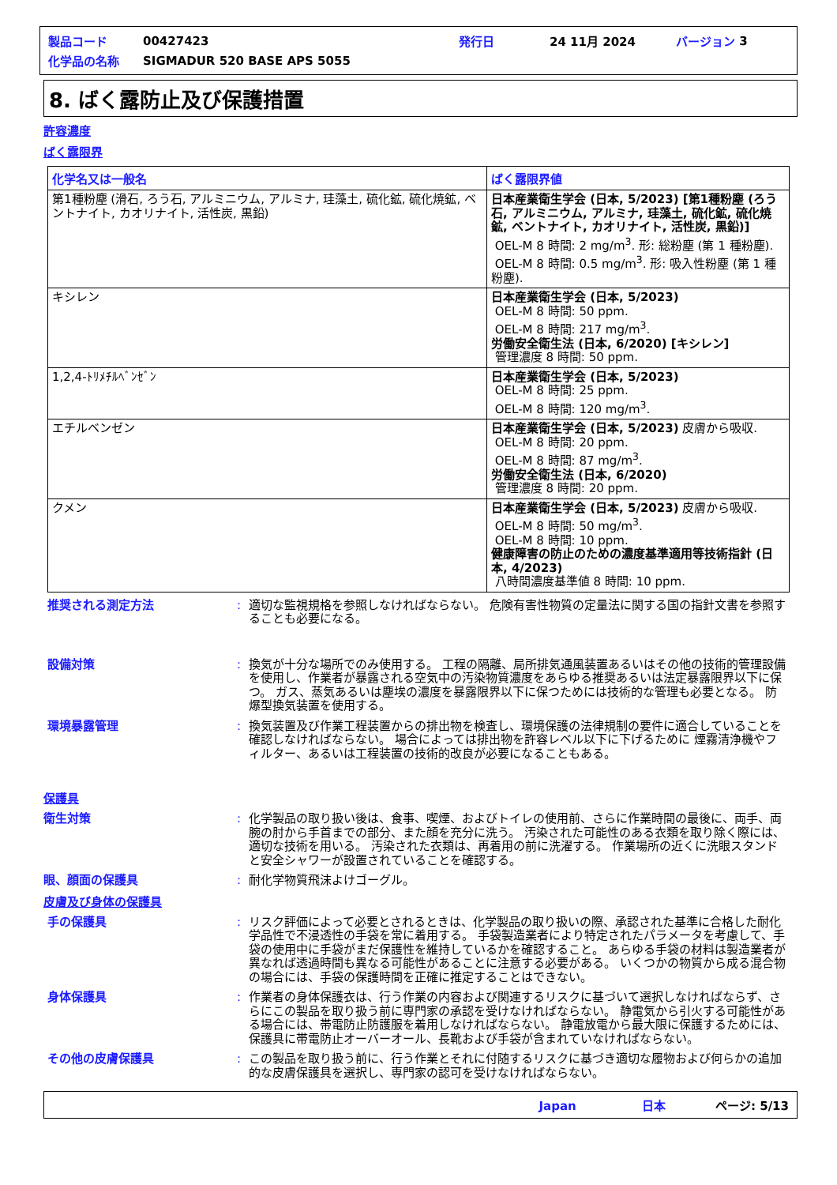| 製品コード | 00427423 | 発行日 | 24 11月 2024 | バージョン | 3 |
| 化学品の名称 | SIGMADUR 520 BASE APS 5055 | | | | |
8. ばく露防止及び保護措置
許容濃度
ばく露限界
| 化学名又は一般名 | ばく露限界値 |
| --- | --- |
| 第1種粉塵 (滑石, ろう石, アルミニウム, アルミナ, 珪藻土, 硫化鉱, 硫化焼鉱, ベントナイト, カオリナイト, 活性炭, 黒鉛) | 日本産業衛生学会 (日本, 5/2023) [第1種粉塵 (ろう石, アルミニウム, アルミナ, 珪藻土, 硫化鉱, 硫化焼鉱, ベントナイト, カオリナイト, 活性炭, 黒鉛)] OEL-M 8 時間: 2 mg/m<sup>3</sup>. 形: 総粉塵 (第 1 種粉塵). OEL-M 8 時間: 0.5 mg/m<sup>3</sup>. 形: 吸入性粉塵 (第 1 種粉塵). |
| キシレン | 日本産業衛生学会 (日本, 5/2023) OEL-M 8 時間: 50 ppm. OEL-M 8 時間: 217 mg/m<sup>3</sup>. 労働安全衛生法 (日本, 6/2020) [キシレン] 管理濃度 8 時間: 50 ppm. |
| 1,2,4-ﾄﾘﾒﾁﾙﾍﾞﾝｾﾞﾝ | 日本産業衛生学会 (日本, 5/2023) OEL-M 8 時間: 25 ppm. OEL-M 8 時間: 120 mg/m<sup>3</sup>. |
| エチルベンゼン | 日本産業衛生学会 (日本, 5/2023) 皮膚から吸収. OEL-M 8 時間: 20 ppm. OEL-M 8 時間: 87 mg/m<sup>3</sup>. 労働安全衛生法 (日本, 6/2020) 管理濃度 8 時間: 20 ppm. |
| クメン | 日本産業衛生学会 (日本, 5/2023) 皮膚から吸収. OEL-M 8 時間: 50 mg/m<sup>3</sup>. OEL-M 8 時間: 10 ppm. 健康障害の防止のための濃度基準適用等技術指針 (日本, 4/2023) 八時間濃度基準値 8 時間: 10 ppm. |
推奨される測定方法 : 適切な監視規格を参照しなければならない。 危険有害性物質の定量法に関する国の指針文書を参照することも必要になる。
設備対策 : 換気が十分な場所でのみ使用する。 工程の隔離、局所排気通風装置あるいはその他の技術的管理設備を使用し、作業者が暴露される空気中の汚染物質濃度をあらゆる推奨あるいは法定暴露限界以下に保つ。 ガス、蒸気あるいは塵埃の濃度を暴露限界以下に保つためには技術的な管理も必要となる。 防爆型換気装置を使用する。
環境暴露管理 : 換気装置及び作業工程装置からの排出物を検査し、環境保護の法律規制の要件に適合していることを確認しなければならない。 場合によっては排出物を許容レベル以下に下げるために 煙霧清浄機やフィルター、あるいは工程装置の技術的改良が必要になることもある。
保護具
衛生対策 : 化学製品の取り扱い後は、食事、喫煙、およびトイレの使用前、さらに作業時間の最後に、両手、両腕の肘から手首までの部分、また顔を充分に洗う。 汚染された可能性のある衣類を取り除く際には、適切な技術を用いる。 汚染された衣類は、再着用の前に洗濯する。 作業場所の近くに洗眼スタンドと安全シャワーが設置されていることを確認する。
眼、顔面の保護具 : 耐化学物質飛沫よけゴーグル。
皮膚及び身体の保護具
手の保護具 : リスク評価によって必要とされるときは、化学製品の取り扱いの際、承認された基準に合格した耐化学品性で不浸透性の手袋を常に着用する。 手袋製造業者により特定されたパラメータを考慮して、手袋の使用中に手袋がまだ保護性を維持しているかを確認すること。 あらゆる手袋の材料は製造業者が異なれば透過時間も異なる可能性があることに注意する必要がある。 いくつかの物質から成る混合物の場合には、手袋の保護時間を正確に推定することはできない。
身体保護具 : 作業者の身体保護衣は、行う作業の内容および関連するリスクに基づいて選択しなければならず、さらにこの製品を取り扱う前に専門家の承認を受けなければならない。 静電気から引火する可能性がある場合には、帯電防止防護服を着用しなければならない。 静電放電から最大限に保護するためには、保護具に帯電防止オーバーオール、長靴および手袋が含まれていなければならない。
その他の皮膚保護具 : この製品を取り扱う前に、行う作業とそれに付随するリスクに基づき適切な履物および何らかの追加的な皮膚保護具を選択し、専門家の認可を受けなければならない。
Japan 日本 ページ: 5/13